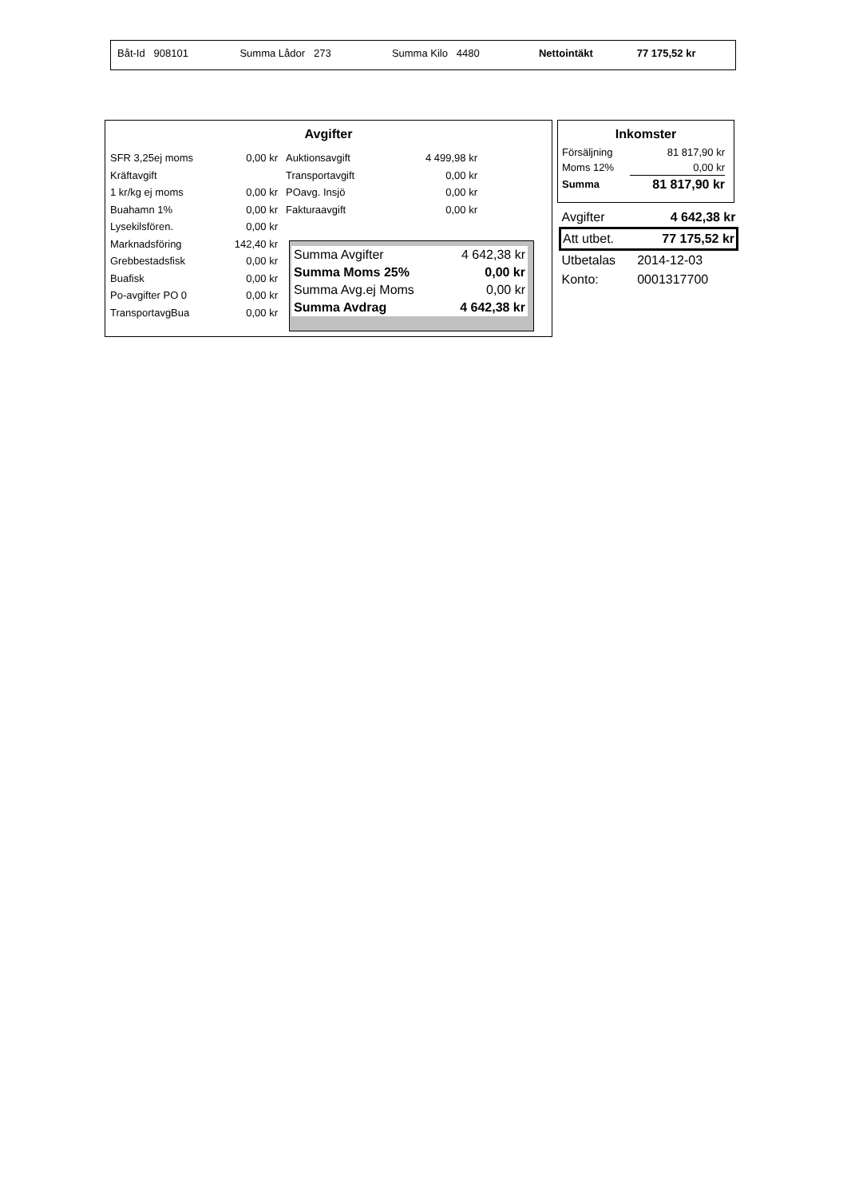| Båt-Id 908101 | Summa Lådor 273 | Summa Kilo 4480 | Nettointäkt | 77 175,52 kr |
Avgifter
| SFR 3,25ej moms | 0,00 kr |
| Kräftavgift | |
| 1 kr/kg ej moms | 0,00 kr |
| Buahamn 1% | 0,00 kr |
| Lysekilsfören. | 0,00 kr |
| Marknadsföring | 142,40 kr |
| Grebbestadsfisk | 0,00 kr |
| Buafisk | 0,00 kr |
| Po-avgifter PO 0 | 0,00 kr |
| TransportavgBua | 0,00 kr |
| Auktionsavgift | 4 499,98 kr |
| Transportavgift | 0,00 kr |
| POavg. Insjö | 0,00 kr |
| Fakturaavgift | 0,00 kr |
| Summa Avgifter | 4 642,38 kr |
| Summa Moms 25% | 0,00 kr |
| Summa Avg.ej Moms | 0,00 kr |
| Summa Avdrag | 4 642,38 kr |
Inkomster
| Försäljning | 81 817,90 kr |
| Moms 12% | 0,00 kr |
| Summa | 81 817,90 kr |
| Avgifter | 4 642,38 kr |
| Att utbet. | 77 175,52 kr |
| Utbetalas | 2014-12-03 |
| Konto: | 0001317700 |